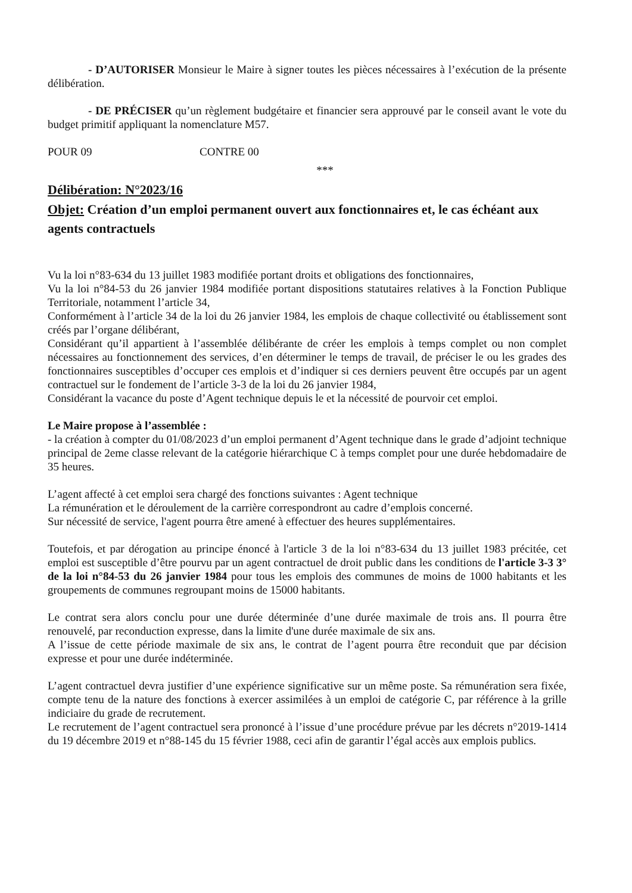- D’AUTORISER Monsieur le Maire à signer toutes les pièces nécessaires à l’exécution de la présente délibération.
- DE PRÉCISER qu’un règlement budgétaire et financier sera approuvé par le conseil avant le vote du budget primitif appliquant la nomenclature M57.
POUR 09 CONTRE 00
***
Délibération: N°2023/16
Objet: Création d’un emploi permanent ouvert aux fonctionnaires et, le cas échéant aux agents contractuels
Vu la loi n°83-634 du 13 juillet 1983 modifiée portant droits et obligations des fonctionnaires,
Vu la loi n°84-53 du 26 janvier 1984 modifiée portant dispositions statutaires relatives à la Fonction Publique Territoriale, notamment l’article 34,
Conformément à l’article 34 de la loi du 26 janvier 1984, les emplois de chaque collectivité ou établissement sont créés par l’organe délibérant,
Considérant qu’il appartient à l’assemblée délibérante de créer les emplois à temps complet ou non complet nécessaires au fonctionnement des services, d’en déterminer le temps de travail, de préciser le ou les grades des fonctionnaires susceptibles d’occuper ces emplois et d’indiquer si ces derniers peuvent être occupés par un agent contractuel sur le fondement de l’article 3-3 de la loi du 26 janvier 1984,
Considérant la vacance du poste d’Agent technique depuis le et la nécessité de pourvoir cet emploi.
Le Maire propose à l’assemblée :
- la création à compter du 01/08/2023 d’un emploi permanent d’Agent technique dans le grade d’adjoint technique principal de 2eme classe relevant de la catégorie hiérarchique C à temps complet pour une durée hebdomadaire de 35 heures.
L’agent affecté à cet emploi sera chargé des fonctions suivantes : Agent technique
La rémunération et le déroulement de la carrière correspondront au cadre d’emplois concerné.
Sur nécessité de service, l'agent pourra être amené à effectuer des heures supplémentaires.
Toutefois, et par dérogation au principe énoncé à l'article 3 de la loi n°83-634 du 13 juillet 1983 précitée, cet emploi est susceptible d’être pourvu par un agent contractuel de droit public dans les conditions de l'article 3-3 3° de la loi n°84-53 du 26 janvier 1984 pour tous les emplois des communes de moins de 1000 habitants et les groupements de communes regroupant moins de 15000 habitants.
Le contrat sera alors conclu pour une durée déterminée d’une durée maximale de trois ans. Il pourra être renouvelé, par reconduction expresse, dans la limite d'une durée maximale de six ans.
A l’issue de cette période maximale de six ans, le contrat de l’agent pourra être reconduit que par décision expresse et pour une durée indéterminée.
L’agent contractuel devra justifier d’une expérience significative sur un même poste. Sa rémunération sera fixée, compte tenu de la nature des fonctions à exercer assimilées à un emploi de catégorie C, par référence à la grille indiciaire du grade de recrutement.
Le recrutement de l’agent contractuel sera prononcé à l’issue d’une procédure prévue par les décrets n°2019-1414 du 19 décembre 2019 et n°88-145 du 15 février 1988, ceci afin de garantir l’égal accès aux emplois publics.